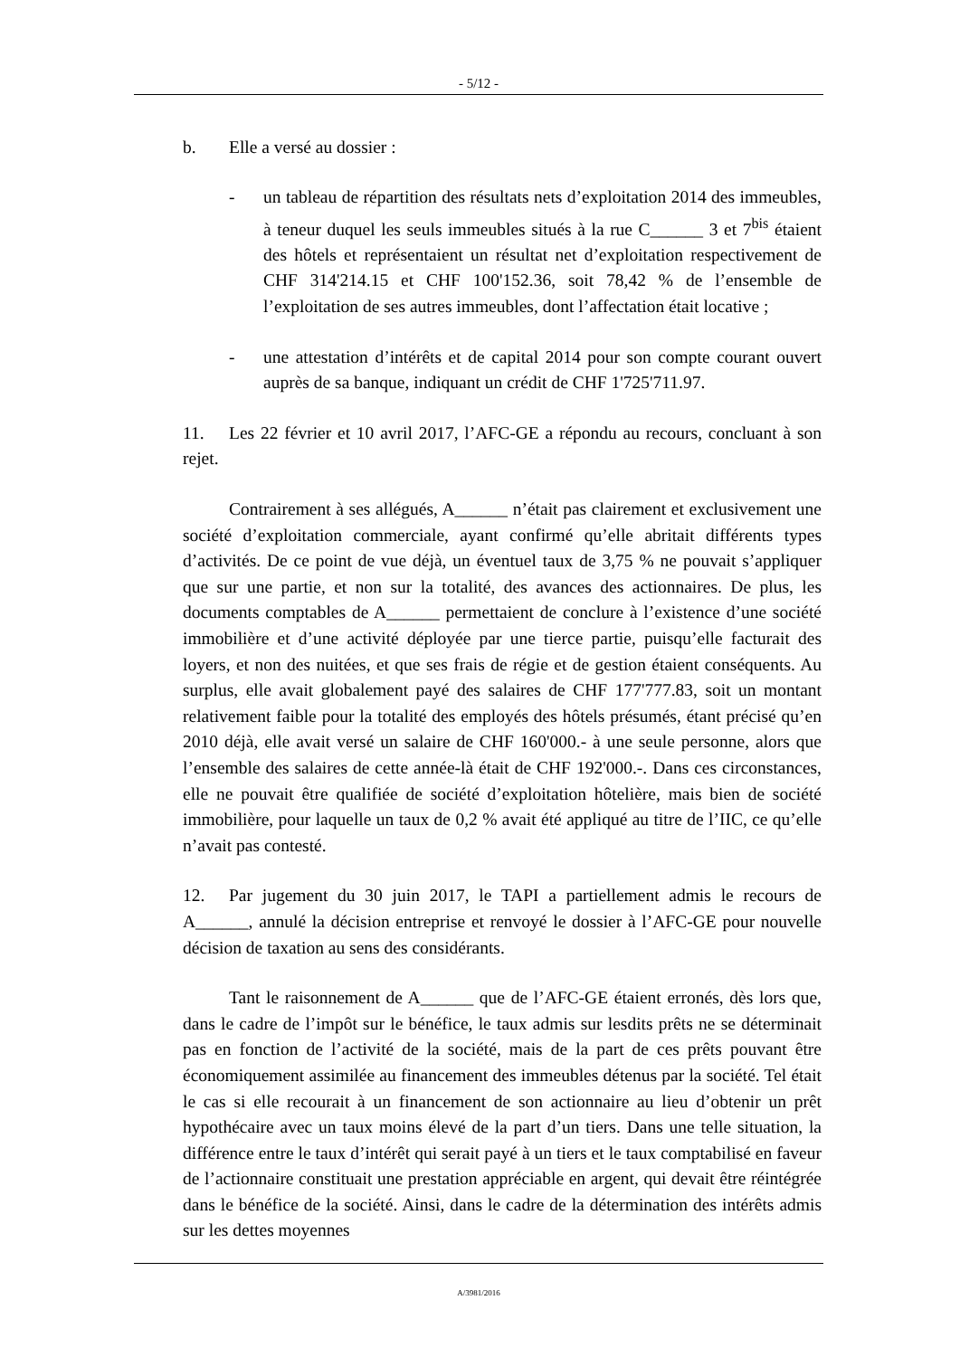- 5/12 -
b. Elle a versé au dossier :
- un tableau de répartition des résultats nets d’exploitation 2014 des immeubles, à teneur duquel les seuls immeubles situés à la rue C______ 3 et 7<sup>bis</sup> étaient des hôtels et représentaient un résultat net d’exploitation respectivement de CHF 314'214.15 et CHF 100'152.36, soit 78,42 % de l’ensemble de l’exploitation de ses autres immeubles, dont l’affectation était locative ;
- une attestation d’intérêts et de capital 2014 pour son compte courant ouvert auprès de sa banque, indiquant un crédit de CHF 1'725'711.97.
11. Les 22 février et 10 avril 2017, l’AFC-GE a répondu au recours, concluant à son rejet.
Contrairement à ses allégués, A______ n’était pas clairement et exclusivement une société d’exploitation commerciale, ayant confirmé qu’elle abritait différents types d’activités. De ce point de vue déjà, un éventuel taux de 3,75 % ne pouvait s’appliquer que sur une partie, et non sur la totalité, des avances des actionnaires. De plus, les documents comptables de A______ permettaient de conclure à l’existence d’une société immobilière et d’une activité déployée par une tierce partie, puisqu’elle facturait des loyers, et non des nuitées, et que ses frais de régie et de gestion étaient conséquents. Au surplus, elle avait globalement payé des salaires de CHF 177'777.83, soit un montant relativement faible pour la totalité des employés des hôtels présumés, étant précisé qu’en 2010 déjà, elle avait versé un salaire de CHF 160'000.- à une seule personne, alors que l’ensemble des salaires de cette année-là était de CHF 192'000.-. Dans ces circonstances, elle ne pouvait être qualifiée de société d’exploitation hôtelière, mais bien de société immobilière, pour laquelle un taux de 0,2 % avait été appliqué au titre de l’IIC, ce qu’elle n’avait pas contesté.
12. Par jugement du 30 juin 2017, le TAPI a partiellement admis le recours de A______, annulé la décision entreprise et renvoyé le dossier à l’AFC-GE pour nouvelle décision de taxation au sens des considérants.
Tant le raisonnement de A______ que de l’AFC-GE étaient erronés, dès lors que, dans le cadre de l’impôt sur le bénéfice, le taux admis sur lesdits prêts ne se déterminait pas en fonction de l’activité de la société, mais de la part de ces prêts pouvant être économiquement assimilée au financement des immeubles détenus par la société. Tel était le cas si elle recourait à un financement de son actionnaire au lieu d’obtenir un prêt hypothécaire avec un taux moins élevé de la part d’un tiers. Dans une telle situation, la différence entre le taux d’intérêt qui serait payé à un tiers et le taux comptabilisé en faveur de l’actionnaire constituait une prestation appréciable en argent, qui devait être réintégrée dans le bénéfice de la société. Ainsi, dans le cadre de la détermination des intérêts admis sur les dettes moyennes
A/3981/2016